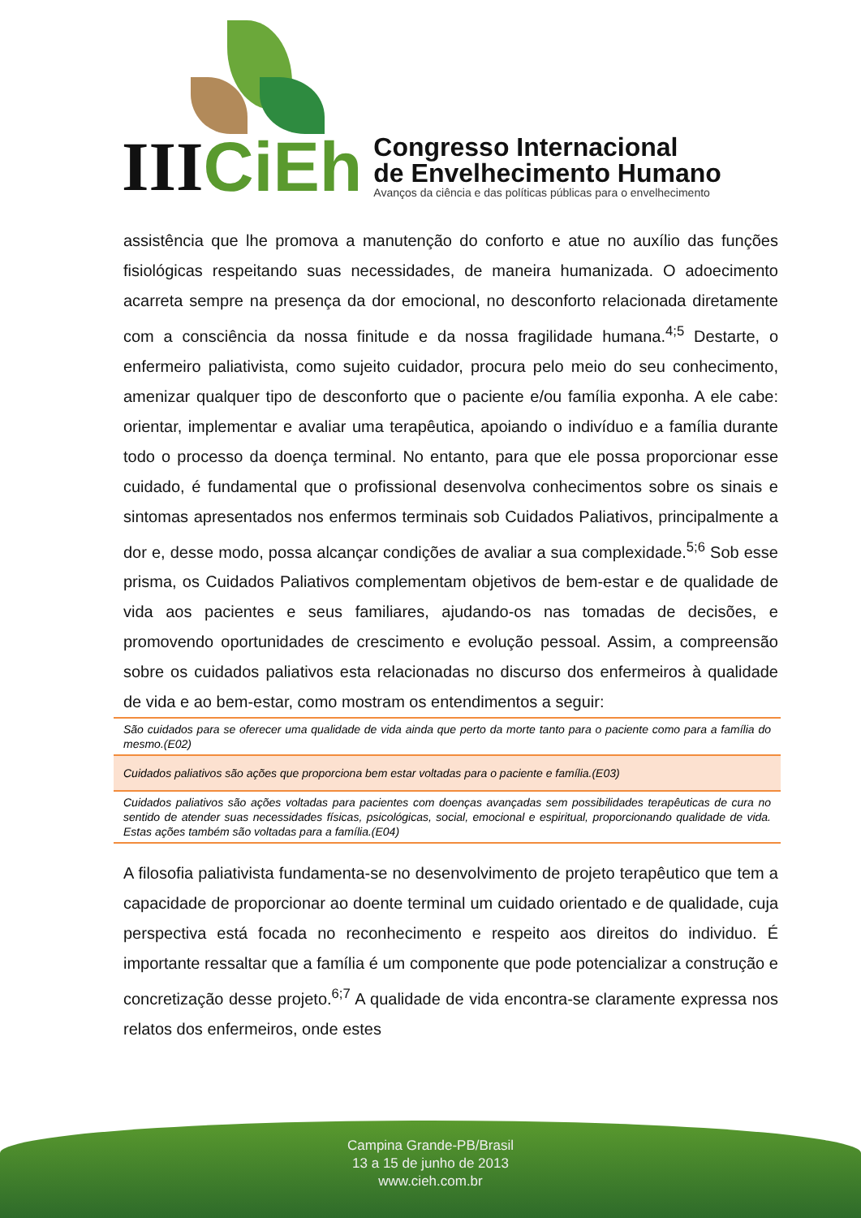III CiEh
Congresso Internacional
de Envelhecimento Humano
Avanços da ciência e das políticas públicas para o envelhecimento
assistência que lhe promova a manutenção do conforto e atue no auxílio das funções fisiológicas respeitando suas necessidades, de maneira humanizada. O adoecimento acarreta sempre na presença da dor emocional, no desconforto relacionada diretamente com a consciência da nossa finitude e da nossa fragilidade humana.<sup>4;5</sup> Destarte, o enfermeiro paliativista, como sujeito cuidador, procura pelo meio do seu conhecimento, amenizar qualquer tipo de desconforto que o paciente e/ou família exponha. A ele cabe: orientar, implementar e avaliar uma terapêutica, apoiando o indivíduo e a família durante todo o processo da doença terminal. No entanto, para que ele possa proporcionar esse cuidado, é fundamental que o profissional desenvolva conhecimentos sobre os sinais e sintomas apresentados nos enfermos terminais sob Cuidados Paliativos, principalmente a dor e, desse modo, possa alcançar condições de avaliar a sua complexidade.<sup>5;6</sup> Sob esse prisma, os Cuidados Paliativos complementam objetivos de bem-estar e de qualidade de vida aos pacientes e seus familiares, ajudando-os nas tomadas de decisões, e promovendo oportunidades de crescimento e evolução pessoal. Assim, a compreensão sobre os cuidados paliativos esta relacionadas no discurso dos enfermeiros à qualidade de vida e ao bem-estar, como mostram os entendimentos a seguir:
| São cuidados para se oferecer uma qualidade de vida ainda que perto da morte tanto para o paciente como para a família do mesmo.(E02) |
| Cuidados paliativos são ações que proporciona bem estar voltadas para o paciente e família.(E03) |
| Cuidados paliativos são ações voltadas para pacientes com doenças avançadas sem possibilidades terapêuticas de cura no sentido de atender suas necessidades físicas, psicológicas, social, emocional e espiritual, proporcionando qualidade de vida. Estas ações também são voltadas para a família.(E04) |
A filosofia paliativista fundamenta-se no desenvolvimento de projeto terapêutico que tem a capacidade de proporcionar ao doente terminal um cuidado orientado e de qualidade, cuja perspectiva está focada no reconhecimento e respeito aos direitos do individuo. É importante ressaltar que a família é um componente que pode potencializar a construção e concretização desse projeto.<sup>6;7</sup> A qualidade de vida encontra-se claramente expressa nos relatos dos enfermeiros, onde estes
Campina Grande-PB/Brasil
13 a 15 de junho de 2013
www.cieh.com.br